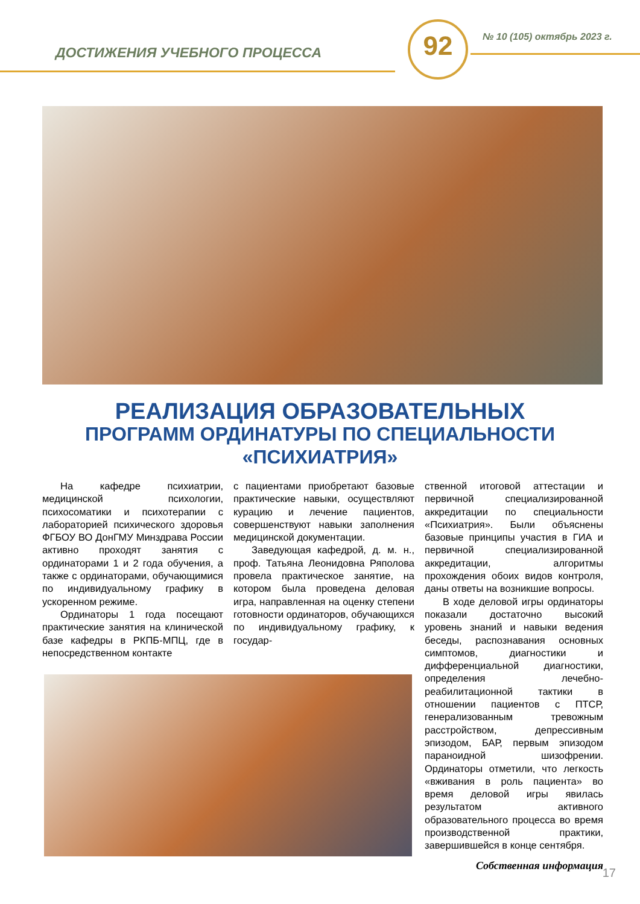ДОСТИЖЕНИЯ УЧЕБНОГО ПРОЦЕССА
92 № 10 (105) октябрь 2023 г.
РЕАЛИЗАЦИЯ ОБРАЗОВАТЕЛЬНЫХ
ПРОГРАММ ОРДИНАТУРЫ ПО СПЕЦИАЛЬНОСТИ
«ПСИХИАТРИЯ»
На кафедре психиатрии, медицинской психологии, психосоматики и психотерапии с лабораторией психического здоровья ФГБОУ ВО ДонГМУ Минздрава России активно проходят занятия с ординаторами 1 и 2 года обучения, а также с ординаторами, обучающимися по индивидуальному графику в ускоренном режиме.
Ординаторы 1 года посещают практические занятия на клинической базе кафедры в РКПБ-МПЦ, где в непосредственном контакте
с пациентами приобретают базовые практические навыки, осуществляют курацию и лечение пациентов, совершенствуют навыки заполнения медицинской документации.
Заведующая кафедрой, д. м. н., проф. Татьяна Леонидовна Ряполова провела практическое занятие, на котором была проведена деловая игра, направленная на оценку степени готовности ординаторов, обучающихся по индивидуальному графику, к государ-
ственной итоговой аттестации и первичной специализированной аккредитации по специальности «Психиатрия». Были объяснены базовые принципы участия в ГИА и первичной специализированной аккредитации, алгоритмы прохождения обоих видов контроля, даны ответы на возникшие вопросы.
В ходе деловой игры ординаторы показали достаточно высокий уровень знаний и навыки ведения беседы, распознавания основных симптомов, диагностики и дифференциальной диагностики, определения лечебно-реабилитационной тактики в отношении пациентов с ПТСР, генерализованным тревожным расстройством, депрессивным эпизодом, БАР, первым эпизодом параноидной шизофрении. Ординаторы отметили, что легкость «вживания в роль пациента» во время деловой игры явилась результатом активного образовательного процесса во время производственной практики, завершившейся в конце сентября.
Собственная информация
17